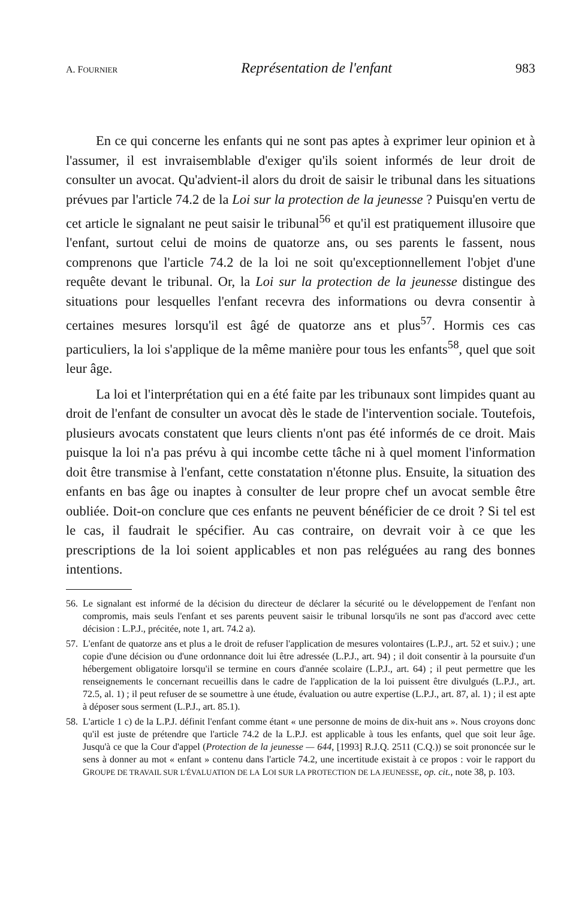A. FOURNIER Représentation de l'enfant 983
En ce qui concerne les enfants qui ne sont pas aptes à exprimer leur opinion et à l'assumer, il est invraisemblable d'exiger qu'ils soient informés de leur droit de consulter un avocat. Qu'advient-il alors du droit de saisir le tribunal dans les situations prévues par l'article 74.2 de la Loi sur la protection de la jeunesse ? Puisqu'en vertu de cet article le signalant ne peut saisir le tribunal<sup>56</sup> et qu'il est pratiquement illusoire que l'enfant, surtout celui de moins de quatorze ans, ou ses parents le fassent, nous comprenons que l'article 74.2 de la loi ne soit qu'exceptionnellement l'objet d'une requête devant le tribunal. Or, la Loi sur la protection de la jeunesse distingue des situations pour lesquelles l'enfant recevra des informations ou devra consentir à certaines mesures lorsqu'il est âgé de quatorze ans et plus<sup>57</sup>. Hormis ces cas particuliers, la loi s'applique de la même manière pour tous les enfants<sup>58</sup>, quel que soit leur âge.
La loi et l'interprétation qui en a été faite par les tribunaux sont limpides quant au droit de l'enfant de consulter un avocat dès le stade de l'intervention sociale. Toutefois, plusieurs avocats constatent que leurs clients n'ont pas été informés de ce droit. Mais puisque la loi n'a pas prévu à qui incombe cette tâche ni à quel moment l'information doit être transmise à l'enfant, cette constatation n'étonne plus. Ensuite, la situation des enfants en bas âge ou inaptes à consulter de leur propre chef un avocat semble être oubliée. Doit-on conclure que ces enfants ne peuvent bénéficier de ce droit ? Si tel est le cas, il faudrait le spécifier. Au cas contraire, on devrait voir à ce que les prescriptions de la loi soient applicables et non pas reléguées au rang des bonnes intentions.
56. Le signalant est informé de la décision du directeur de déclarer la sécurité ou le développement de l'enfant non compromis, mais seuls l'enfant et ses parents peuvent saisir le tribunal lorsqu'ils ne sont pas d'accord avec cette décision : L.P.J., précitée, note 1, art. 74.2 a).
57. L'enfant de quatorze ans et plus a le droit de refuser l'application de mesures volontaires (L.P.J., art. 52 et suiv.) ; une copie d'une décision ou d'une ordonnance doit lui être adressée (L.P.J., art. 94) ; il doit consentir à la poursuite d'un hébergement obligatoire lorsqu'il se termine en cours d'année scolaire (L.P.J., art. 64) ; il peut permettre que les renseignements le concernant recueillis dans le cadre de l'application de la loi puissent être divulgués (L.P.J., art. 72.5, al. 1) ; il peut refuser de se soumettre à une étude, évaluation ou autre expertise (L.P.J., art. 87, al. 1) ; il est apte à déposer sous serment (L.P.J., art. 85.1).
58. L'article 1 c) de la L.P.J. définit l'enfant comme étant « une personne de moins de dix-huit ans ». Nous croyons donc qu'il est juste de prétendre que l'article 74.2 de la L.P.J. est applicable à tous les enfants, quel que soit leur âge. Jusqu'à ce que la Cour d'appel (Protection de la jeunesse — 644, [1993] R.J.Q. 2511 (C.Q.)) se soit prononcée sur le sens à donner au mot « enfant » contenu dans l'article 74.2, une incertitude existait à ce propos : voir le rapport du GROUPE DE TRAVAIL SUR L'ÉVALUATION DE LA LOI SUR LA PROTECTION DE LA JEUNESSE, op. cit., note 38, p. 103.